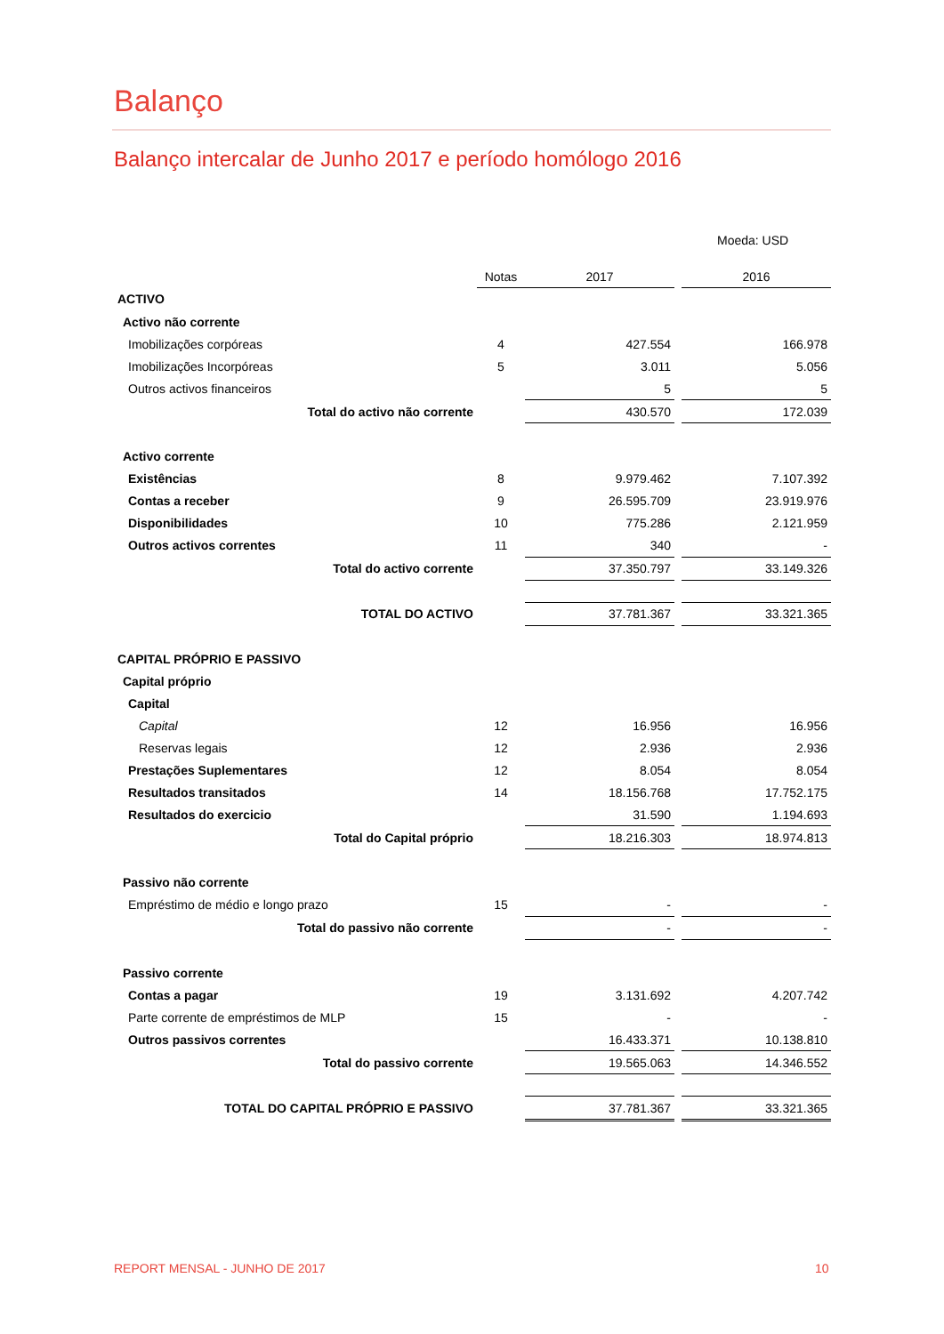Balanço
Balanço intercalar de Junho 2017 e período homólogo 2016
Moeda: USD
| | Notas | 2017 | | 2016 |
| --- | --- | --- | --- | --- |
| ACTIVO | | | | |
| Activo não corrente | | | | |
| Imobilizações corpóreas | 4 | 427.554 | | 166.978 |
| Imobilizações Incorpóreas | 5 | 3.011 | | 5.056 |
| Outros activos financeiros | | 5 | | 5 |
| Total do activo não corrente | | 430.570 | | 172.039 |
| Activo corrente | | | | |
| Existências | 8 | 9.979.462 | | 7.107.392 |
| Contas a receber | 9 | 26.595.709 | | 23.919.976 |
| Disponibilidades | 10 | 775.286 | | 2.121.959 |
| Outros activos correntes | 11 | 340 | | - |
| Total do activo corrente | | 37.350.797 | | 33.149.326 |
| TOTAL DO ACTIVO | | 37.781.367 | | 33.321.365 |
| CAPITAL PRÓPRIO E PASSIVO | | | | |
| Capital próprio | | | | |
| Capital | | | | |
| Capital | 12 | 16.956 | | 16.956 |
| Reservas legais | 12 | 2.936 | | 2.936 |
| Prestações Suplementares | 12 | 8.054 | | 8.054 |
| Resultados transitados | 14 | 18.156.768 | | 17.752.175 |
| Resultados do exercicio | | 31.590 | | 1.194.693 |
| Total do Capital próprio | | 18.216.303 | | 18.974.813 |
| Passivo não corrente | | | | |
| Empréstimo de médio e longo prazo | 15 | - | | - |
| Total do passivo não corrente | | - | | - |
| Passivo corrente | | | | |
| Contas a pagar | 19 | 3.131.692 | | 4.207.742 |
| Parte corrente de empréstimos de MLP | 15 | - | | - |
| Outros passivos correntes | | 16.433.371 | | 10.138.810 |
| Total do passivo corrente | | 19.565.063 | | 14.346.552 |
| TOTAL DO CAPITAL PRÓPRIO E PASSIVO | | 37.781.367 | | 33.321.365 |
REPORT MENSAL - JUNHO DE 2017 10